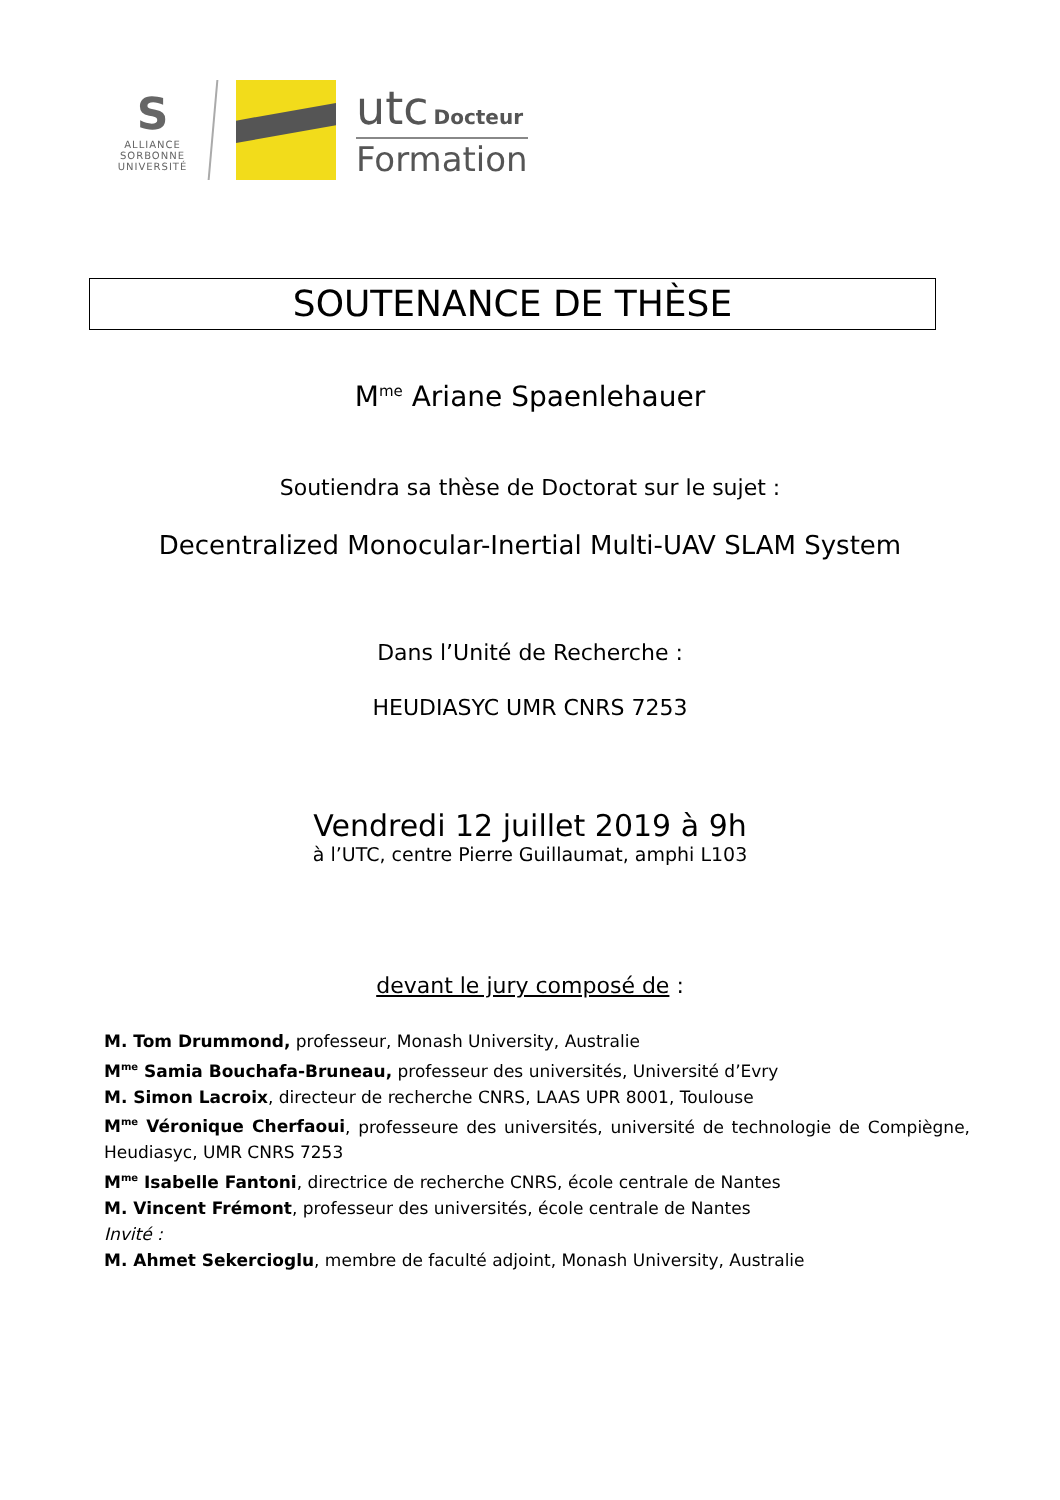S
ALLIANCE
SORBONNE
UNIVERSITÉ
utc Docteur
Formation
SOUTENANCE DE THÈSE
M<sup>me</sup> Ariane Spaenlehauer
Soutiendra sa thèse de Doctorat sur le sujet :
Decentralized Monocular-Inertial Multi-UAV SLAM System
Dans l’Unité de Recherche :
HEUDIASYC UMR CNRS 7253
Vendredi 12 juillet 2019 à 9h
à l’UTC, centre Pierre Guillaumat, amphi L103
devant le jury composé de :
M. Tom Drummond, professeur, Monash University, Australie
M<sup>me</sup> Samia Bouchafa-Bruneau, professeur des universités, Université d’Evry
M. Simon Lacroix, directeur de recherche CNRS, LAAS UPR 8001, Toulouse
M<sup>me</sup> Véronique Cherfaoui, professeure des universités, université de technologie de Compiègne, Heudiasyc, UMR CNRS 7253
M<sup>me</sup> Isabelle Fantoni, directrice de recherche CNRS, école centrale de Nantes
M. Vincent Frémont, professeur des universités, école centrale de Nantes
Invité :
M. Ahmet Sekercioglu, membre de faculté adjoint, Monash University, Australie